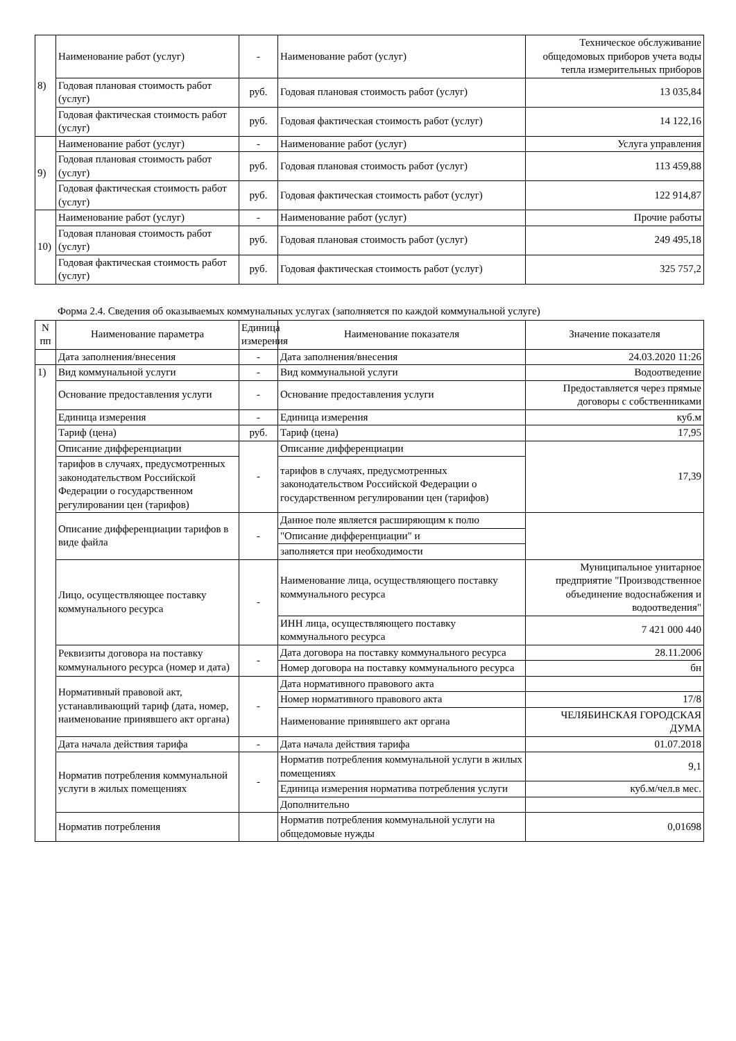| 8) | Наименование работ (услуг) | - | Наименование работ (услуг) | Техническое обслуживание общедомовых приборов учета воды тепла измерительных приборов |
| | Годовая плановая стоимость работ (услуг) | руб. | Годовая плановая стоимость работ (услуг) | 13 035,84 |
| | Годовая фактическая стоимость работ (услуг) | руб. | Годовая фактическая стоимость работ (услуг) | 14 122,16 |
| 9) | Наименование работ (услуг) | - | Наименование работ (услуг) | Услуга управления |
| | Годовая плановая стоимость работ (услуг) | руб. | Годовая плановая стоимость работ (услуг) | 113 459,88 |
| | Годовая фактическая стоимость работ (услуг) | руб. | Годовая фактическая стоимость работ (услуг) | 122 914,87 |
| 10) | Наименование работ (услуг) | - | Наименование работ (услуг) | Прочие работы |
| | Годовая плановая стоимость работ (услуг) | руб. | Годовая плановая стоимость работ (услуг) | 249 495,18 |
| | Годовая фактическая стоимость работ (услуг) | руб. | Годовая фактическая стоимость работ (услуг) | 325 757,2 |
Форма 2.4. Сведения об оказываемых коммунальных услугах (заполняется по каждой коммунальной услуге)
| N пп | Наименование параметра | Единица измерения | Наименование показателя | Значение показателя |
| --- | --- | --- | --- | --- |
| | Дата заполнения/внесения | - | Дата заполнения/внесения | 24.03.2020 11:26 |
| 1) | Вид коммунальной услуги | - | Вид коммунальной услуги | Водоотведение |
| | Основание предоставления услуги | - | Основание предоставления услуги | Предоставляется через прямые договоры с собственниками |
| | Единица измерения | - | Единица измерения | куб.м |
| | Тариф (цена) | руб. | Тариф (цена) | 17,95 |
| | Описание дифференциации | - | Описание дифференциации | 17,39 |
| | тарифов в случаях, предусмотренных законодательством Российской Федерации о государственном регулировании цен (тарифов) | | тарифов в случаях, предусмотренных законодательством Российской Федерации о государственном регулировании цен (тарифов) | |
| | Описание дифференциации тарифов в виде файла | - | Данное поле является расширяющим к полю | |
| | | | "Описание дифференциации" и | |
| | | | заполняется при необходимости | |
| | Лицо, осуществляющее поставку коммунального ресурса | - | Наименование лица, осуществляющего поставку коммунального ресурса | Муниципальное унитарное предприятие "Производственное объединение водоснабжения и водоотведения" |
| | | | ИНН лица, осуществляющего поставку коммунального ресурса | 7 421 000 440 |
| | Реквизиты договора на поставку коммунального ресурса (номер и дата) | - | Дата договора на поставку коммунального ресурса | 28.11.2006 |
| | | | Номер договора на поставку коммунального ресурса | бн |
| | Нормативный правовой акт, устанавливающий тариф (дата, номер, наименование принявшего акт органа) | - | Дата нормативного правового акта | |
| | | | Номер нормативного правового акта | 17/8 |
| | | | Наименование принявшего акт органа | ЧЕЛЯБИНСКАЯ ГОРОДСКАЯ ДУМА |
| | Дата начала действия тарифа | - | Дата начала действия тарифа | 01.07.2018 |
| | Норматив потребления коммунальной услуги в жилых помещениях | - | Норматив потребления коммунальной услуги в жилых помещениях | 9,1 |
| | | | Единица измерения норматива потребления услуги | куб.м/чел.в мес. |
| | | | Дополнительно | |
| | Норматив потребления | | Норматив потребления коммунальной услуги на общедомовые нужды | 0,01698 |